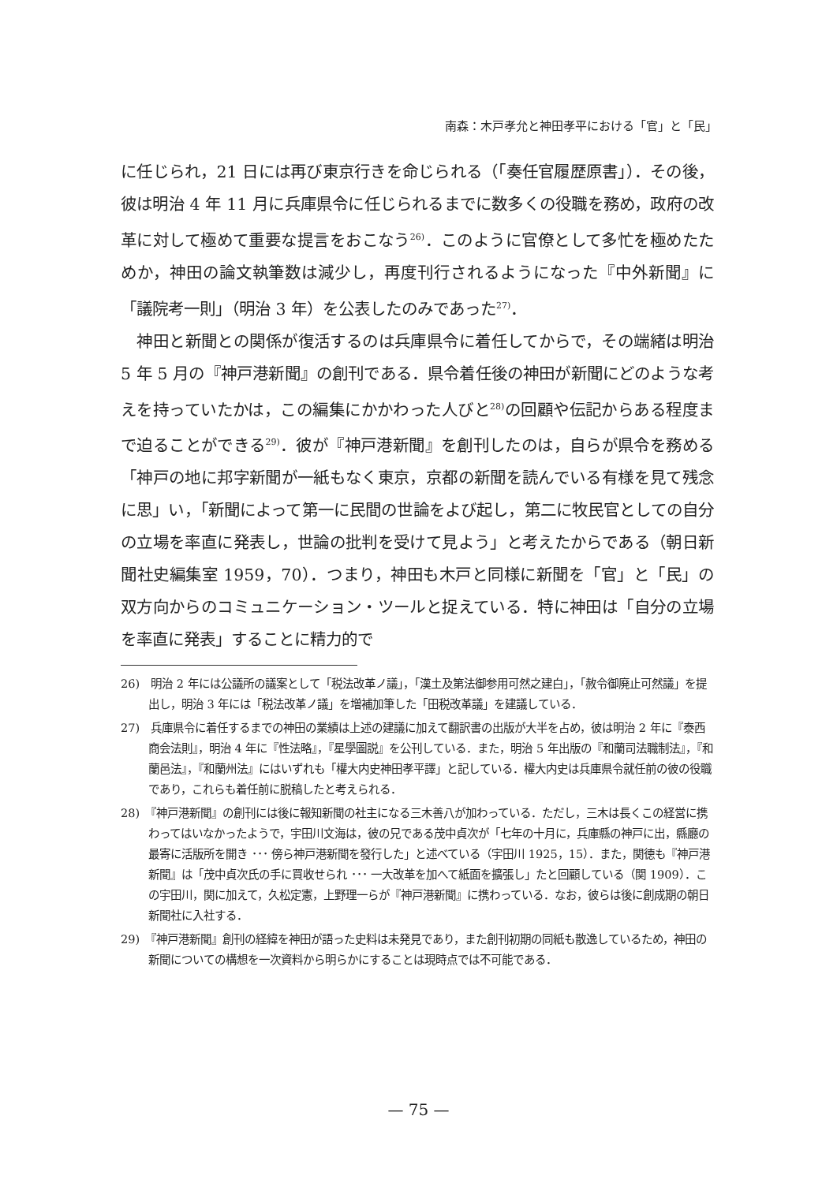南森：木戸孝允と神田孝平における「官」と「民」
に任じられ，21 日には再び東京行きを命じられる（「奏任官履歴原書」）．その後，彼は明治 4 年 11 月に兵庫県令に任じられるまでに数多くの役職を務め，政府の改革に対して極めて重要な提言をおこなう<sup>26)</sup>．このように官僚として多忙を極めたためか，神田の論文執筆数は減少し，再度刊行されるようになった『中外新聞』に「議院考一則」（明治 3 年）を公表したのみであった<sup>27)</sup>．
　神田と新聞との関係が復活するのは兵庫県令に着任してからで，その端緒は明治 5 年 5 月の『神戸港新聞』の創刊である．県令着任後の神田が新聞にどのような考えを持っていたかは，この編集にかかわった人びと<sup>28)</sup>の回顧や伝記からある程度まで迫ることができる<sup>29)</sup>．彼が『神戸港新聞』を創刊したのは，自らが県令を務める「神戸の地に邦字新聞が一紙もなく東京，京都の新聞を読んでいる有様を見て残念に思」い，「新聞によって第一に民間の世論をよび起し，第二に牧民官としての自分の立場を率直に発表し，世論の批判を受けて見よう」と考えたからである（朝日新聞社史編集室 1959，70）．つまり，神田も木戸と同様に新聞を「官」と「民」の双方向からのコミュニケーション・ツールと捉えている．特に神田は「自分の立場を率直に発表」することに精力的で
26)　明治 2 年には公議所の議案として「税法改革ノ議」，「漢土及第法御参用可然之建白」，「赦令御廃止可然議」を提出し，明治 3 年には「税法改革ノ議」を増補加筆した「田税改革議」を建議している．
27)　兵庫県令に着任するまでの神田の業績は上述の建議に加えて翻訳書の出版が大半を占め，彼は明治 2 年に『泰西商会法則』，明治 4 年に『性法略』，『星學圖説』を公刊している．また，明治 5 年出版の『和蘭司法職制法』，『和蘭邑法』，『和蘭州法』にはいずれも「權大内史神田孝平譯」と記している．權大内史は兵庫県令就任前の彼の役職であり，これらも着任前に脱稿したと考えられる．
28)　『神戸港新聞』の創刊には後に報知新聞の社主になる三木善八が加わっている．ただし，三木は長くこの経営に携わってはいなかったようで，宇田川文海は，彼の兄である茂中貞次が「七年の十月に，兵庫縣の神戸に出，縣廳の最寄に活版所を開き ･･･ 傍ら神戸港新聞を發行した」と述べている（宇田川 1925，15）．また，関徳も『神戸港新聞』は「茂中貞次氏の手に買收せられ ･･･ 一大改革を加へて紙面を擴張し」たと回顧している（関 1909）．この宇田川，関に加えて，久松定憲，上野理一らが『神戸港新聞』に携わっている．なお，彼らは後に創成期の朝日新聞社に入社する．
29)　『神戸港新聞』創刊の経緯を神田が語った史料は未発見であり，また創刊初期の同紙も散逸しているため，神田の新聞についての構想を一次資料から明らかにすることは現時点では不可能である．
— 75 —